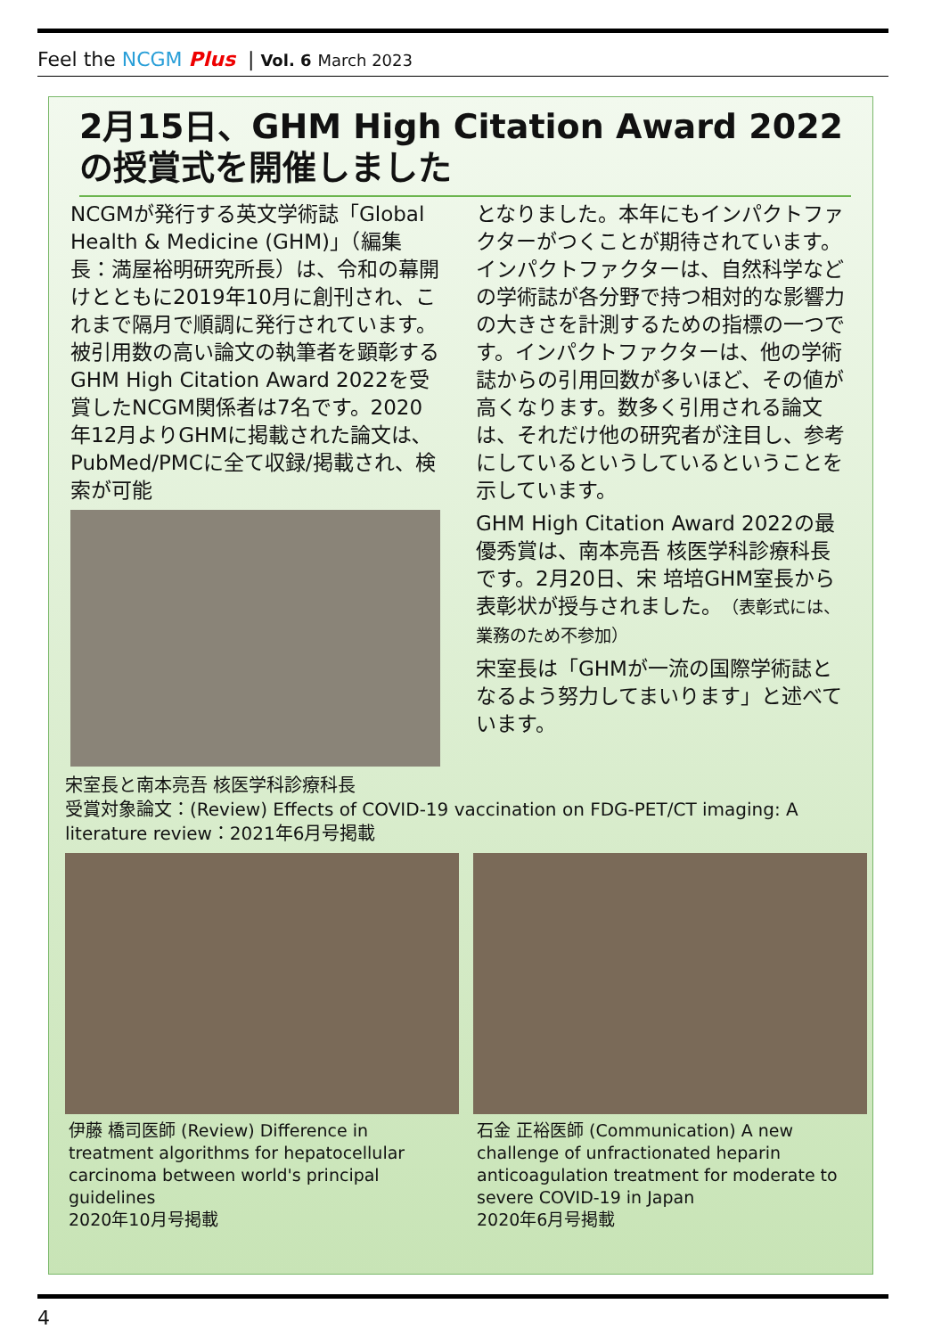Feel the NCGM Plus | Vol. 6 March 2023
2月15日、GHM High Citation Award 2022の授賞式を開催しました
NCGMが発行する英文学術誌「Global Health & Medicine (GHM)」（編集長：満屋裕明研究所長）は、令和の幕開けとともに2019年10月に創刊され、これまで隔月で順調に発行されています。被引用数の高い論文の執筆者を顕彰するGHM High Citation Award 2022を受賞したNCGM関係者は7名です。2020年12月よりGHMに掲載された論文は､PubMed/PMCに全て収録/掲載され、検索が可能
となりました。本年にもインパクトファクターがつくことが期待されています。インパクトファクターは、自然科学などの学術誌が各分野で持つ相対的な影響力の大きさを計測するための指標の一つです。インパクトファクターは、他の学術誌からの引用回数が多いほど、その値が高くなります。数多く引用される論文は、それだけ他の研究者が注目し、参考にしているというしているということを示しています。
GHM High Citation Award 2022の最優秀賞は、南本亮吾 核医学科診療科長です。2月20日、宋 培培GHM室長から表彰状が授与されました。（表彰式には、業務のため不参加）
宋室長は「GHMが一流の国際学術誌となるよう努力してまいります」と述べています。
宋室長と南本亮吾 核医学科診療科長
受賞対象論文：(Review) Effects of COVID-19 vaccination on FDG-PET/CT imaging: A literature review：2021年6月号掲載
伊藤 橋司医師 (Review) Difference in treatment algorithms for hepatocellular carcinoma between world's principal guidelines
2020年10月号掲載
石金 正裕医師 (Communication) A new challenge of unfractionated heparin anticoagulation treatment for moderate to severe COVID-19 in Japan
2020年6月号掲載
4